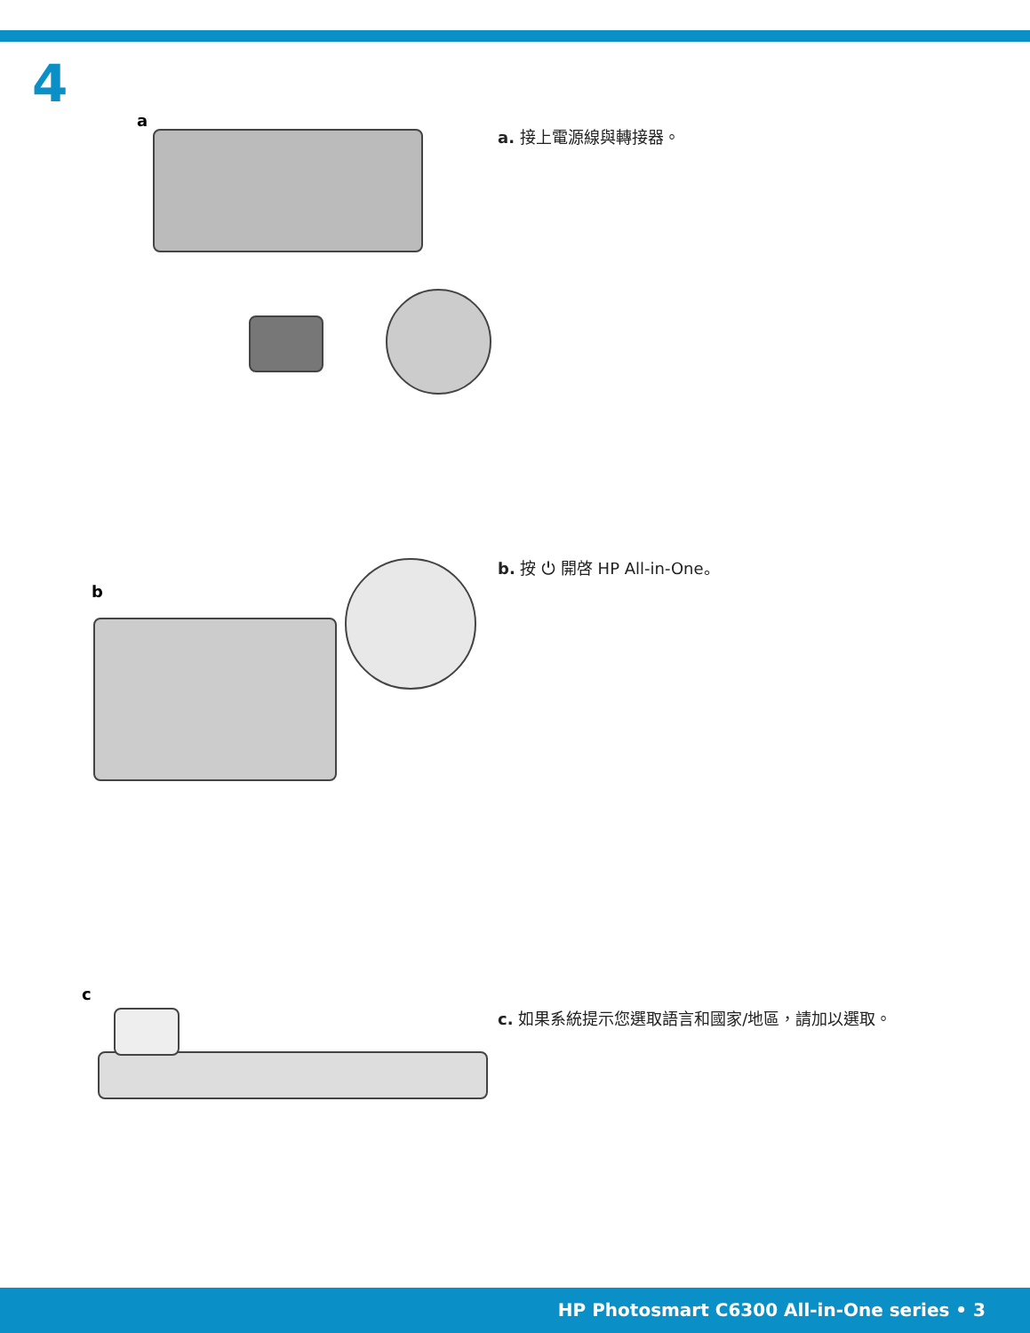4
a
a. 接上電源線與轉接器。
b
b. 按 ⏻ 開啓 HP All-in-One。
c
c. 如果系統提示您選取語言和國家/地區，請加以選取。
HP Photosmart C6300 All-in-One series • 3